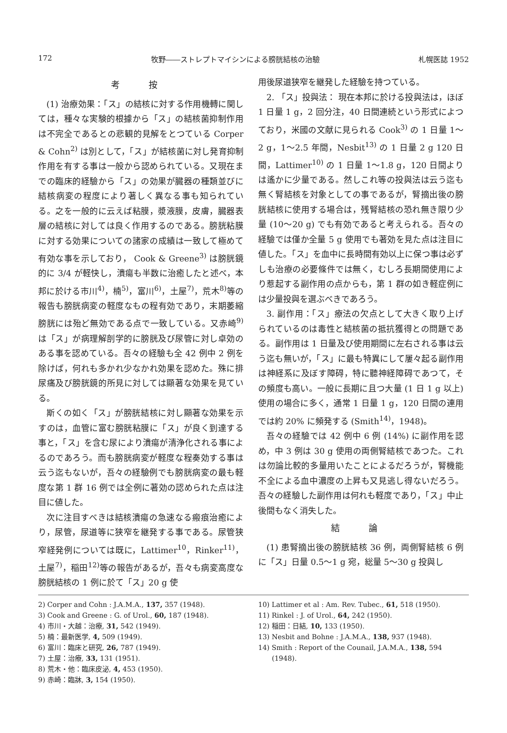172 牧野――ストレプトマイシンによる膀胱結核の治驗 札幌医誌 1952
考 按
(1) 治療効果：「ス」の結核に対する作用機轉に関しては，種々な実験的根據から「ス」の結核菌抑制作用は不完全であるとの悲観的見解をとつている Corper & Cohn<sup>2)</sup> は別として，「ス」が結核菌に対し発育抑制作用を有する事は一般から認められている。又現在までの臨床的経驗から「ス」の効果が臓器の種類並びに結核病変の程度により著しく異なる事も知られている。之を一般的に云えば粘膜，漿液膜，皮膚，臓器表層の結核に対しては良く作用するのである。膀胱粘膜に対する効果についての諸家の成績は一致して極めて有効な事を示しており， Cook & Greene<sup>3)</sup> は膀胱鏡的に 3/4 が軽快し，潰瘍も半数に治癒したと述べ，本邦に於ける市川<sup>4)</sup>，楠<sup>5)</sup>，富川<sup>6)</sup>，土屋<sup>7)</sup>，荒木<sup>8)</sup>等の報告も膀胱病変の軽度なもの程有効であり，末期萎縮膀胱には殆ど無効である点で一致している。又赤崎<sup>9)</sup>は「ス」が病理解剖学的に膀胱及び尿管に対し卓効のある事を認めている。吾々の経驗も全 42 例中 2 例を除けば，何れも多かれ少なかれ効果を認めた。殊に排尿痛及び膀胱鏡的所見に対しては顯著な効果を見ている。
斯くの如く「ス」が膀胱結核に対し顯著な効果を示すのは，血管に富む膀胱粘膜に「ス」が良く到達する事と，「ス」を含む尿により潰瘍が清浄化される事によるのであろう。而も膀胱病変が軽度な程奏効する事は云う迄もないが，吾々の経驗例でも膀胱病変の最も軽度な第 1 群 16 例では全例に著効の認められた点は注目に値した。
次に注目すべきは結核潰瘍の急速なる瘢痕治癒により，尿管，尿道等に狭窄を継発する事である。尿管狭窄経発例については既に，Lattimer<sup>10</sup>，Rinker<sup>11)</sup>，土屋<sup>7)</sup>，稲田<sup>12)</sup>等の報告があるが，吾々も病変高度な膀胱結核の 1 例に於て「ス」20 g 使
用後尿道狭窄を継発した経驗を持つている。
2. 「ス」投與法： 現在本邦に於ける投與法は，ほぼ 1 日量 1 g，2 回分注，40 日間連続という形式によつており，米國の文献に見られる Cook<sup>3)</sup> の 1 日量 1〜2 g，1〜2.5 年間，Nesbit<sup>13)</sup> の 1 日量 2 g 120 日間，Lattimer<sup>10)</sup> の 1 日量 1〜1.8 g，120 日間よりは遙かに少量である。然しこれ等の投與法は云う迄も無く腎結核を対象としての事であるが，腎摘出後の膀胱結核に使用する場合は，残腎結核の恐れ無き限り少量 (10〜20 g) でも有効であると考えられる。吾々の経驗では僅か全量 5 g 使用でも著効を見た点は注目に値した。「ス」を血中に長時間有効以上に保つ事は必ずしも治療の必要條件では無く，むしろ長期間使用により惹起する副作用の点からも，第 1 群の如き軽症例には少量投與を選ぶべきであろう。
3. 副作用：「ス」療法の欠点として大きく取り上げられているのは毒性と結核菌の抵抗獲得との問題である。副作用は 1 日量及び使用期間に左右される事は云う迄も無いが，「ス」に最も特異にして屢々起る副作用は神経系に及ぼす障碍，特に聽神経障碍であつて，その頻度も高い。一般に長期に且つ大量 (1 日 1 g 以上) 使用の場合に多く，通常 1 日量 1 g，120 日間の連用では約 20% に頻発する (Smith<sup>14)</sup>，1948)。
吾々の経驗では 42 例中 6 例 (14%) に副作用を認め，中 3 例は 30 g 使用の両側腎結核であつた。これは勿論比較的多量用いたことによるだろうが，腎機能不全による血中濃度の上昇も又見逃し得ないだろう。吾々の経驗した副作用は何れも軽度であり，「ス」中止後間もなく消失した。
結 論
(1) 患腎摘出後の膀胱結核 36 例，両側腎結核 6 例に「ス」日量 0.5〜1 g 宛，総量 5〜30 g 投與し
2) Corper and Cohn : J.A.M.A., 137, 357 (1948).
3) Cook and Greene : G. of Urol., 60, 187 (1948).
4) 市川・大越：治療, 31, 542 (1949).
5) 楠：最新医学, 4, 509 (1949).
6) 富川：臨床と研究, 26, 787 (1949).
7) 土屋：治療, 33, 131 (1951).
8) 荒木・他：臨床皮泌, 4, 453 (1950).
9) 赤崎：臨牀, 3, 154 (1950).
10) Lattimer et al : Am. Rev. Tubec., 61, 518 (1950).
11) Rinkel : J. of Urol., 64, 242 (1950).
12) 稲田：日結, 10, 133 (1950).
13) Nesbit and Bohne : J.A.M.A., 138, 937 (1948).
14) Smith : Report of the Counail, J.A.M.A., 138, 594 (1948).